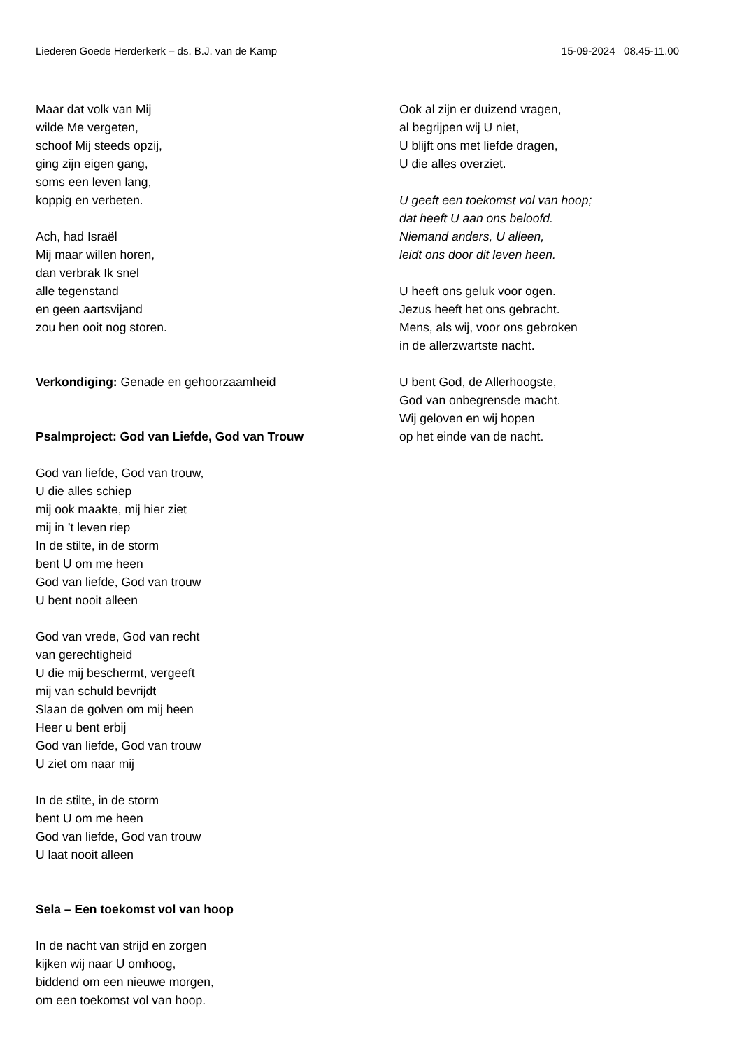Liederen Goede Herderkerk – ds. B.J. van de Kamp 15-09-2024 08.45-11.00
Maar dat volk van Mij
wilde Me vergeten,
schoof Mij steeds opzij,
ging zijn eigen gang,
soms een leven lang,
koppig en verbeten.
Ach, had Israël
Mij maar willen horen,
dan verbrak Ik snel
alle tegenstand
en geen aartsvijand
zou hen ooit nog storen.
Verkondiging: Genade en gehoorzaamheid
Psalmproject: God van Liefde, God van Trouw
God van liefde, God van trouw,
U die alles schiep
mij ook maakte, mij hier ziet
mij in ’t leven riep
In de stilte, in de storm
bent U om me heen
God van liefde, God van trouw
U bent nooit alleen
God van vrede, God van recht
van gerechtigheid
U die mij beschermt, vergeeft
mij van schuld bevrijdt
Slaan de golven om mij heen
Heer u bent erbij
God van liefde, God van trouw
U ziet om naar mij
In de stilte, in de storm
bent U om me heen
God van liefde, God van trouw
U laat nooit alleen
Sela – Een toekomst vol van hoop
In de nacht van strijd en zorgen
kijken wij naar U omhoog,
biddend om een nieuwe morgen,
om een toekomst vol van hoop.
Ook al zijn er duizend vragen,
al begrijpen wij U niet,
U blijft ons met liefde dragen,
U die alles overziet.
U geeft een toekomst vol van hoop;
dat heeft U aan ons beloofd.
Niemand anders, U alleen,
leidt ons door dit leven heen.
U heeft ons geluk voor ogen.
Jezus heeft het ons gebracht.
Mens, als wij, voor ons gebroken
in de allerzwartste nacht.
U bent God, de Allerhoogste,
God van onbegrensde macht.
Wij geloven en wij hopen
op het einde van de nacht.